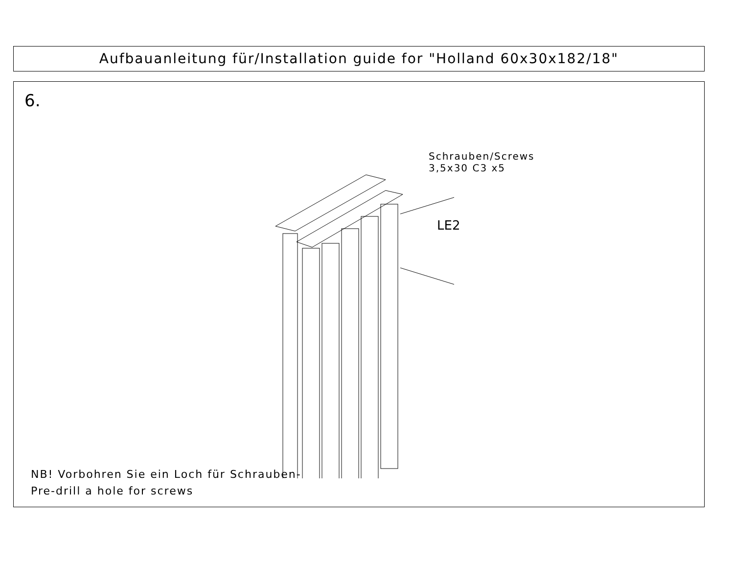Aufbauanleitung für/Installation guide for "Holland 60x30x182/18"
6.
Schrauben/Screws
3,5x30 C3 x5
LE2
NB! Vorbohren Sie ein Loch für Schrauben-
Pre-drill a hole for screws